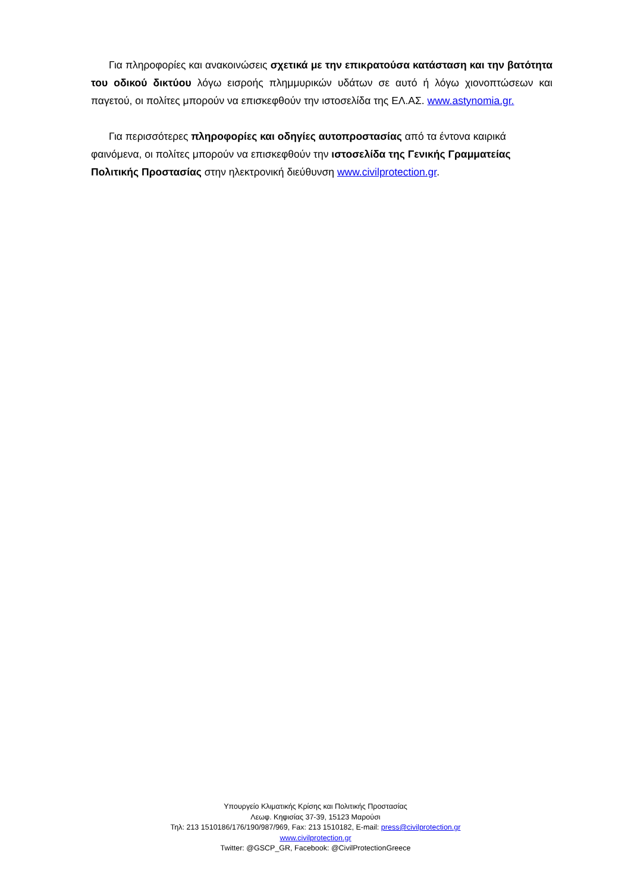Για πληροφορίες και ανακοινώσεις σχετικά με την επικρατούσα κατάσταση και την βατότητα του οδικού δικτύου λόγω εισροής πλημμυρικών υδάτων σε αυτό ή λόγω χιονοπτώσεων και παγετού, οι πολίτες μπορούν να επισκεφθούν την ιστοσελίδα της ΕΛ.ΑΣ. www.astynomia.gr.
Για περισσότερες πληροφορίες και οδηγίες αυτοπροστασίας από τα έντονα καιρικά φαινόμενα, οι πολίτες μπορούν να επισκεφθούν την ιστοσελίδα της Γενικής Γραμματείας Πολιτικής Προστασίας στην ηλεκτρονική διεύθυνση www.civilprotection.gr.
Υπουργείο Κλιματικής Κρίσης και Πολιτικής Προστασίας
Λεωφ. Κηφισίας 37-39, 15123 Μαρούσι
Τηλ: 213 1510186/176/190/987/969, Fax: 213 1510182, E-mail: press@civilprotection.gr
www.civilprotection.gr
Twitter: @GSCP_GR, Facebook: @CivilProtectionGreece